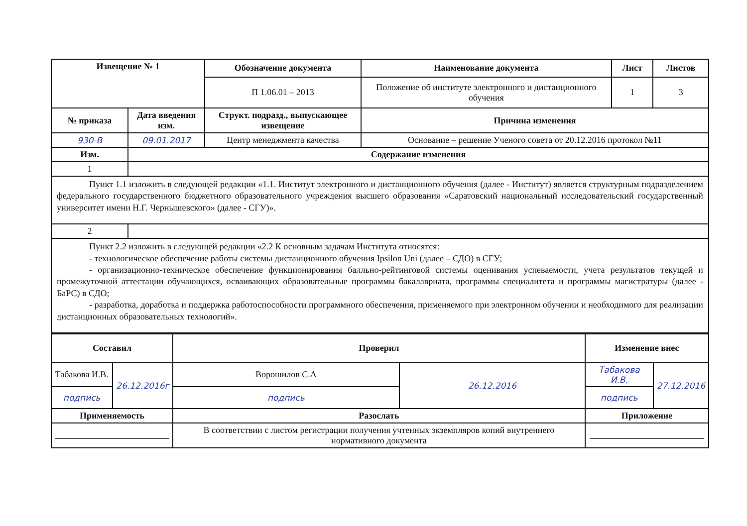| Извещение № 1 | | Обозначение документа | Наименование документа | Лист | Листов |
| --- | --- | --- | --- | --- | --- |
| | | П 1.06.01 – 2013 | Положение об институте электронного и дистанционного обучения | 1 | 3 |
| № приказа | Дата введения изм. | Структ. подразд., выпускающее извещение | Причина изменения | | |
| 930-В | 09.01.2017 | Центр менеджмента качества | Основание – решение Ученого совета от 20.12.2016 протокол №11 | | |
| Изм. | Содержание изменения | | | | |
| 1 | | | | | |
| Пункт 1.1 изложить в следующей редакции «1.1. Институт электронного и дистанционного обучения (далее - Институт) является структурным подразделением федерального государственного бюджетного образовательного учреждения высшего образования «Саратовский национальный исследовательский государственный университет имени Н.Г. Чернышевского» (далее - СГУ)». | | | | | |
| 2 | | | | | |
| Пункт 2.2 изложить в следующей редакции «2.2 К основным задачам Института относятся: - технологическое обеспечение работы системы дистанционного обучения Ipsilon Uni (далее – СДО) в СГУ; - организационно-техническое обеспечение функционирования балльно-рейтинговой системы оценивания успеваемости, учета результатов текущей и промежуточной аттестации обучающихся, осваивающих образовательные программы бакалавриата, программы специалитета и программы магистратуры (далее - БаРС) в СДО; - разработка, доработка и поддержка работоспособности программного обеспечения, применяемого при электронном обучении и необходимого для реализации дистанционных образовательных технологий». | | | | | |
| Составил | | Проверил | | Изменение внес | |
| --- | --- | --- | --- | --- | --- |
| Табакова И.В. | 26.12.2016г | Ворошилов С.А | 26.12.2016 | Табакова И.В. | 27.12.2016 |
| подпись | | подпись | | подпись | |
| Применяемость | | Разослать | | Приложение | |
| | | В соответствии с листом регистрации получения учтенных экземпляров копий внутреннего нормативного документа | | | |